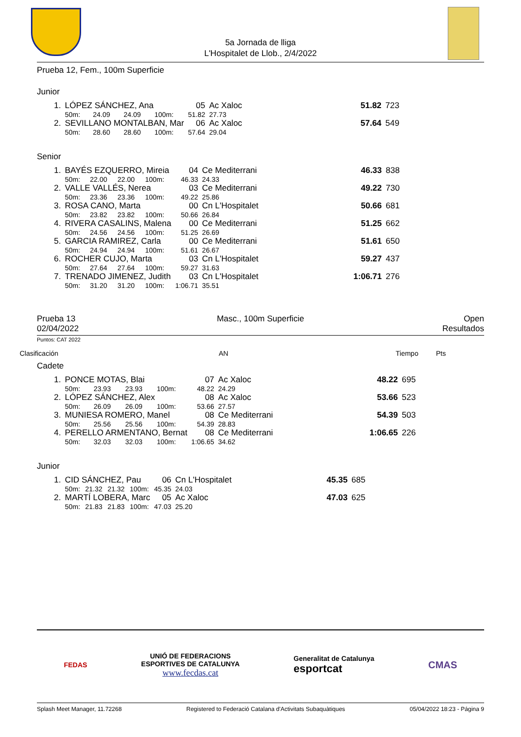5a Jornada de lliga
L'Hospitalet de Llob., 2/4/2022
Prueba 12, Fem., 100m Superficie
Junior
| 1. | LÓPEZ SÁNCHEZ, Ana | | | | 05 | Ac Xaloc | 51.82 | 723 |
| | 50m: | 24.09 | 24.09 | 100m: | 51.82 | 27.73 | | |
| 2. | SEVILLANO MONTALBAN, Mar | | | | 06 | Ac Xaloc | 57.64 | 549 |
| | 50m: | 28.60 | 28.60 | 100m: | 57.64 | 29.04 | | |
Senior
| 1. | BAYÉS EZQUERRO, Mireia | | | | 04 | Ce Mediterrani | 46.33 | 838 |
| | 50m: | 22.00 | 22.00 | 100m: | 46.33 | 24.33 | | |
| 2. | VALLE VALLÉS, Nerea | | | | 03 | Ce Mediterrani | 49.22 | 730 |
| | 50m: | 23.36 | 23.36 | 100m: | 49.22 | 25.86 | | |
| 3. | ROSA CANO, Marta | | | | 00 | Cn L'Hospitalet | 50.66 | 681 |
| | 50m: | 23.82 | 23.82 | 100m: | 50.66 | 26.84 | | |
| 4. | RIVERA CASALINS, Malena | | | | 00 | Ce Mediterrani | 51.25 | 662 |
| | 50m: | 24.56 | 24.56 | 100m: | 51.25 | 26.69 | | |
| 5. | GARCIA RAMIREZ, Carla | | | | 00 | Ce Mediterrani | 51.61 | 650 |
| | 50m: | 24.94 | 24.94 | 100m: | 51.61 | 26.67 | | |
| 6. | ROCHER CUJO, Marta | | | | 03 | Cn L'Hospitalet | 59.27 | 437 |
| | 50m: | 27.64 | 27.64 | 100m: | 59.27 | 31.63 | | |
| 7. | TRENADO JIMENEZ, Judith | | | | 03 | Cn L'Hospitalet | 1:06.71 | 276 |
| | 50m: | 31.20 | 31.20 | 100m: | 1:06.71 | 35.51 | | |
Prueba 13
02/04/2022
Masc., 100m Superficie Open
Resultados
Puntos: CAT 2022
Clasificación AN Tiempo Pts
Cadete
| 1. | PONCE MOTAS, Blai | | | | 07 | Ac Xaloc | 48.22 | 695 |
| | 50m: | 23.93 | 23.93 | 100m: | 48.22 | 24.29 | | |
| 2. | LÓPEZ SÁNCHEZ, Alex | | | | 08 | Ac Xaloc | 53.66 | 523 |
| | 50m: | 26.09 | 26.09 | 100m: | 53.66 | 27.57 | | |
| 3. | MUNIESA ROMERO, Manel | | | | 08 | Ce Mediterrani | 54.39 | 503 |
| | 50m: | 25.56 | 25.56 | 100m: | 54.39 | 28.83 | | |
| 4. | PERELLO ARMENTANO, Bernat | | | | 08 | Ce Mediterrani | 1:06.65 | 226 |
| | 50m: | 32.03 | 32.03 | 100m: | 1:06.65 | 34.62 | | |
Junior
| 1. | CID SÁNCHEZ, Pau | | | | 06 | Cn L'Hospitalet | 45.35 | 685 |
| | 50m: | 21.32 | 21.32 | 100m: | 45.35 | 24.03 | | |
| 2. | MARTÍ LOBERA, Marc | | | | 05 | Ac Xaloc | 47.03 | 625 |
| | 50m: | 21.83 | 21.83 | 100m: | 47.03 | 25.20 | | |
FEDAS
UNIÓ DE FEDERACIONS
ESPORTIVES DE CATALUNYA
www.fecdas.cat
Generalitat de Catalunya
esportcat
CMAS
Splash Meet Manager, 11.72268 Registered to Federació Catalana d'Activitats Subaquàtiques 05/04/2022 18:23 - Página 9